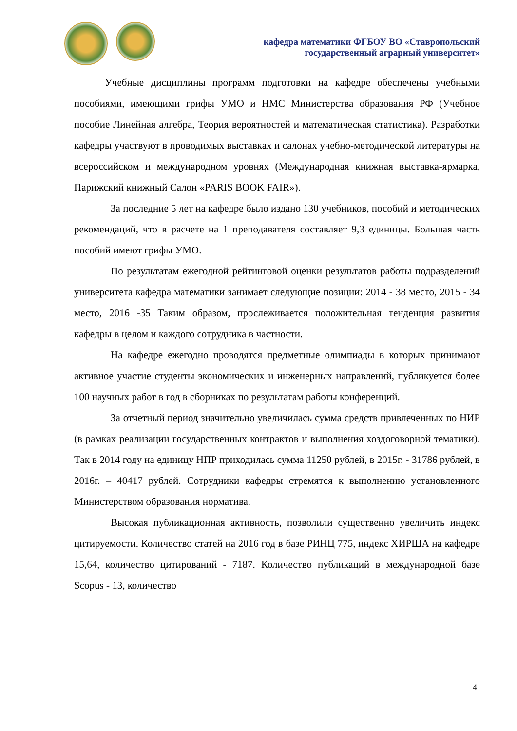кафедра математики ФГБОУ ВО «Ставропольский
государственный аграрный университет»
Учебные дисциплины программ подготовки на кафедре обеспечены учебными пособиями, имеющими грифы УМО и НМС Министерства образования РФ (Учебное пособие Линейная алгебра, Теория вероятностей и математическая статистика). Разработки кафедры участвуют в проводимых выставках и салонах учебно-методической литературы на всероссийском и международном уровнях (Международная книжная выставка-ярмарка, Парижский книжный Салон «PARIS BOOK FAIR»).
За последние 5 лет на кафедре было издано 130 учебников, пособий и методических рекомендаций, что в расчете на 1 преподавателя составляет 9,3 единицы. Большая часть пособий имеют грифы УМО.
По результатам ежегодной рейтинговой оценки результатов работы подразделений университета кафедра математики занимает следующие позиции: 2014 - 38 место, 2015 - 34 место, 2016 -35 Таким образом, прослеживается положительная тенденция развития кафедры в целом и каждого сотрудника в частности.
На кафедре ежегодно проводятся предметные олимпиады в которых принимают активное участие студенты экономических и инженерных направлений, публикуется более 100 научных работ в год в сборниках по результатам работы конференций.
За отчетный период значительно увеличилась сумма средств привлеченных по НИР (в рамках реализации государственных контрактов и выполнения хоздоговорной тематики). Так в 2014 году на единицу НПР приходилась сумма 11250 рублей, в 2015г. - 31786 рублей, в 2016г. – 40417 рублей. Сотрудники кафедры стремятся к выполнению установленного Министерством образования норматива.
Высокая публикационная активность, позволили существенно увеличить индекс цитируемости. Количество статей на 2016 год в базе РИНЦ 775, индекс ХИРША на кафедре 15,64, количество цитирований - 7187. Количество публикаций в международной базе Scopus - 13, количество
4